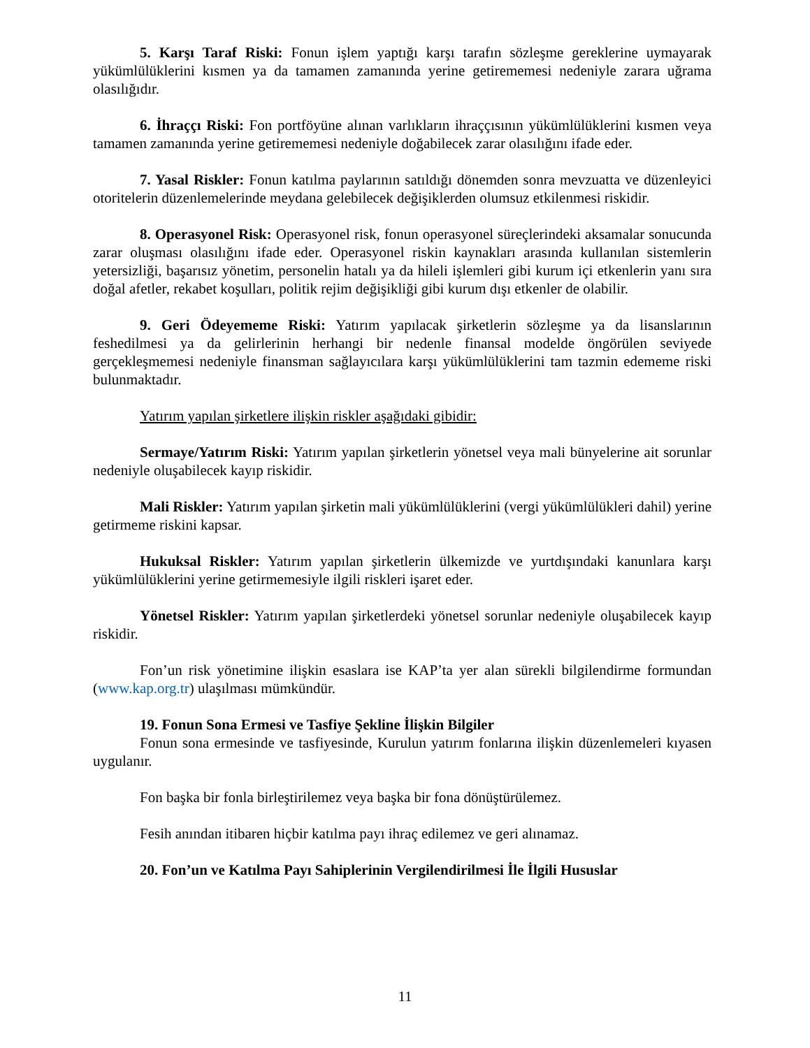5. Karşı Taraf Riski: Fonun işlem yaptığı karşı tarafın sözleşme gereklerine uymayarak yükümlülüklerini kısmen ya da tamamen zamanında yerine getirememesi nedeniyle zarara uğrama olasılığıdır.
6. İhraççı Riski: Fon portföyüne alınan varlıkların ihraççısının yükümlülüklerini kısmen veya tamamen zamanında yerine getirememesi nedeniyle doğabilecek zarar olasılığını ifade eder.
7. Yasal Riskler: Fonun katılma paylarının satıldığı dönemden sonra mevzuatta ve düzenleyici otoritelerin düzenlemelerinde meydana gelebilecek değişiklerden olumsuz etkilenmesi riskidir.
8. Operasyonel Risk: Operasyonel risk, fonun operasyonel süreçlerindeki aksamalar sonucunda zarar oluşması olasılığını ifade eder. Operasyonel riskin kaynakları arasında kullanılan sistemlerin yetersizliği, başarısız yönetim, personelin hatalı ya da hileli işlemleri gibi kurum içi etkenlerin yanı sıra doğal afetler, rekabet koşulları, politik rejim değişikliği gibi kurum dışı etkenler de olabilir.
9. Geri Ödeyememe Riski: Yatırım yapılacak şirketlerin sözleşme ya da lisanslarının feshedilmesi ya da gelirlerinin herhangi bir nedenle finansal modelde öngörülen seviyede gerçekleşmemesi nedeniyle finansman sağlayıcılara karşı yükümlülüklerini tam tazmin edememe riski bulunmaktadır.
Yatırım yapılan şirketlere ilişkin riskler aşağıdaki gibidir:
Sermaye/Yatırım Riski: Yatırım yapılan şirketlerin yönetsel veya mali bünyelerine ait sorunlar nedeniyle oluşabilecek kayıp riskidir.
Mali Riskler: Yatırım yapılan şirketin mali yükümlülüklerini (vergi yükümlülükleri dahil) yerine getirmeme riskini kapsar.
Hukuksal Riskler: Yatırım yapılan şirketlerin ülkemizde ve yurtdışındaki kanunlara karşı yükümlülüklerini yerine getirmemesiyle ilgili riskleri işaret eder.
Yönetsel Riskler: Yatırım yapılan şirketlerdeki yönetsel sorunlar nedeniyle oluşabilecek kayıp riskidir.
Fon’un risk yönetimine ilişkin esaslara ise KAP’ta yer alan sürekli bilgilendirme formundan (www.kap.org.tr) ulaşılması mümkündür.
19. Fonun Sona Ermesi ve Tasfiye Şekline İlişkin Bilgiler
Fonun sona ermesinde ve tasfiyesinde, Kurulun yatırım fonlarına ilişkin düzenlemeleri kıyasen uygulanır.
Fon başka bir fonla birleştirilemez veya başka bir fona dönüştürülemez.
Fesih anından itibaren hiçbir katılma payı ihraç edilemez ve geri alınamaz.
20. Fon’un ve Katılma Payı Sahiplerinin Vergilendirilmesi İle İlgili Hususlar
11